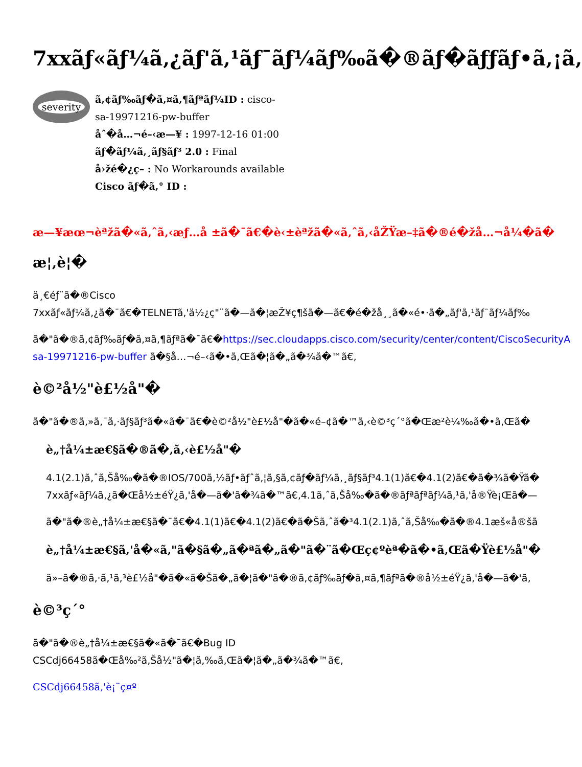7xxãƒ«ãƒ¼ã‚¿ãƒ'ã‚¹ãƒ¯ãƒ¼ãƒ‰ã�®ãƒ�ãƒƒãƒ•ã‚¡ã‚
severity
ã‚¢ãƒ‰ãƒ�ã‚¤ã‚¶ãƒªãƒ¼ID : cisco-sa-19971216-pw-buffer
åˆ�å…¬é–‹æ—¥ : 1997-12-16 01:00
ãƒ�ãƒ¼ã‚¸ãƒ§ãƒ³ 2.0 : Final
å›žé�¿ç­– : No Workarounds available
Cisco ãƒ�ã‚° ID :
æ—¥æœ¬èªžã�«ã‚ˆã‚‹æƒ…å ±ã�¯ã€�è‹±èªžã�«ã‚ˆã‚‹åŽŸæ–‡ã�®é�žå…¬å¼�ã�
æ¦‚è¦�
ä¸€éƒ¨ã�®Cisco
7xxãƒ«ãƒ¼ã‚¿ã�¯ã€�TELNETã‚'ä½¿ç"¨ã�—ã�¦æŽ¥ç¶šã�—ã€�é�žå¸¸ã�«é•·ã�„ãƒ'ã‚¹ãƒ¯ãƒ¼ãƒ‰
ã�"ã�®ã‚¢ãƒ‰ãƒ�ã‚¤ã‚¶ãƒªã�¯ã€�https://sec.cloudapps.cisco.com/security/center/content/CiscoSecurityA
sa-19971216-pw-buffer ã�§å…¬é–‹ã�•ã‚Œã�¦ã�„ã�¾ã�™ã€‚
è©²å½"è£½å"�
ã�"ã�®ã‚»ã‚¯ã‚·ãƒ§ãƒ³ã�«ã�¯ã€�è©²å½"è£½å"�ã�«é–¢ã�™ã‚‹è©³ç´°ã�Œæ²è¼‰ã�•ã‚Œã�
è„†å¼±æ€§ã�®ã�‚ã‚‹è£½å"�
4.1(2.1)ã‚ˆã‚Šå‰�ã�®IOS/700ã‚½ãƒ•ãƒˆã‚¦ã‚§ã‚¢ãƒ�ãƒ¼ã‚¸ãƒ§ãƒ³4.1(1)ã€�4.1(2)ã€�ã�¾ã�Ÿã�
7xxãƒ«ãƒ¼ã‚¿ã�Œå½±éŸ¿ã‚'å�—ã�'ã�¾ã�™ã€‚4.1ã‚ˆã‚Šå‰�ã�®ãƒªãƒªãƒ¼ã‚¹ã‚'å®Ÿè¡Œã�—
ã�"ã�®è„†å¼±æ€§ã�¯ã€�4.1(1)ã€�4.1(2)ã€�ã�Šã‚ˆã�³4.1(2.1)ã‚ˆã‚Šå‰�ã�®4.1æš«å®šã
è„†å¼±æ€§ã‚'å�«ã‚"ã�§ã�„ã�ªã�„ã�"ã�¨ã�Œç¢ºèª�ã�•ã‚Œã�Ÿè£½å"�
ä»–ã�®ã‚·ã‚¹ã‚³è£½å"�ã�«ã�Šã�„ã�¦ã�"ã�®ã‚¢ãƒ‰ãƒ�ã‚¤ã‚¶ãƒªã�®å½±éŸ¿ã‚'å�—ã�'ã‚
è©³ç´°
ã�"ã�®è„†å¼±æ€§ã�«ã�¯ã€�Bug ID
CSCdj66458ã�Œå‰²ã‚Šå½"ã�¦ã‚‰ã‚Œã�¦ã�„ã�¾ã�™ã€‚
CSCdj66458ã‚'è¡¨ç¤º